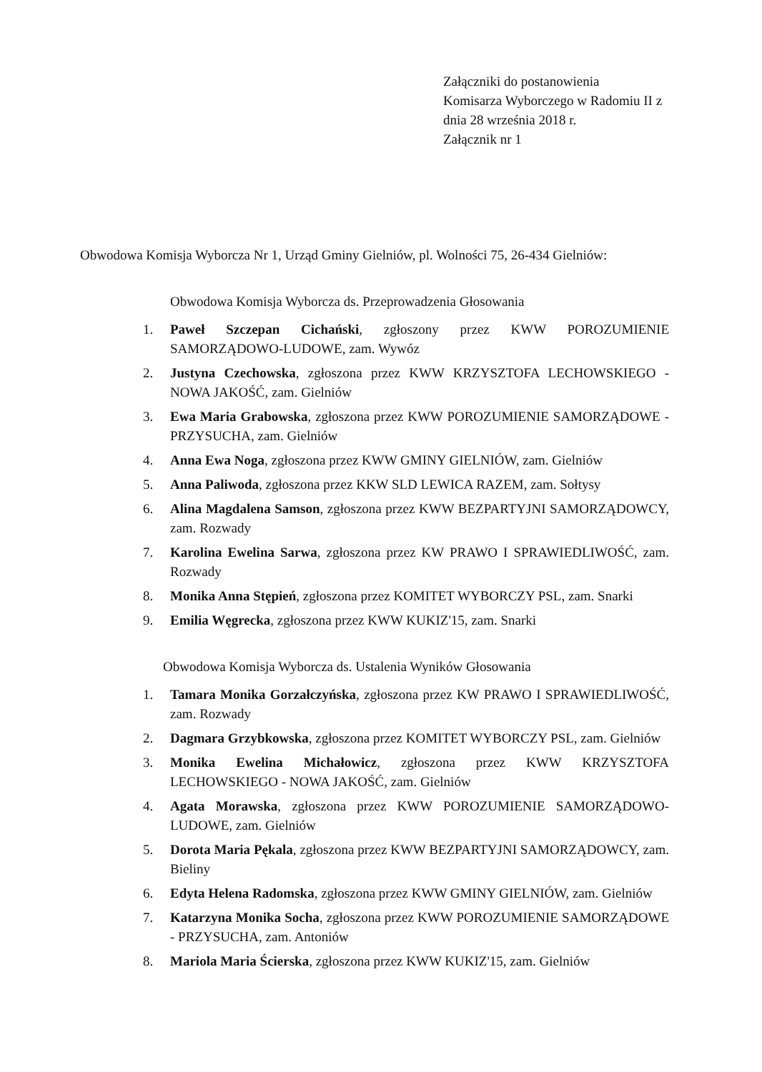Załączniki do postanowienia
Komisarza Wyborczego w Radomiu II z
dnia 28 września 2018 r.
Załącznik nr 1
Obwodowa Komisja Wyborcza Nr 1, Urząd Gminy Gielniów, pl. Wolności 75, 26-434 Gielniów:
Obwodowa Komisja Wyborcza ds. Przeprowadzenia Głosowania
1. Paweł Szczepan Cichański, zgłoszony przez KWW POROZUMIENIE SAMORZĄDOWO-LUDOWE, zam. Wywóz
2. Justyna Czechowska, zgłoszona przez KWW KRZYSZTOFA LECHOWSKIEGO - NOWA JAKOŚĆ, zam. Gielniów
3. Ewa Maria Grabowska, zgłoszona przez KWW POROZUMIENIE SAMORZĄDOWE - PRZYSUCHA, zam. Gielniów
4. Anna Ewa Noga, zgłoszona przez KWW GMINY GIELNIÓW, zam. Gielniów
5. Anna Paliwoda, zgłoszona przez KKW SLD LEWICA RAZEM, zam. Sołtysy
6. Alina Magdalena Samson, zgłoszona przez KWW BEZPARTYJNI SAMORZĄDOWCY, zam. Rozwady
7. Karolina Ewelina Sarwa, zgłoszona przez KW PRAWO I SPRAWIEDLIWOŚĆ, zam. Rozwady
8. Monika Anna Stępień, zgłoszona przez KOMITET WYBORCZY PSL, zam. Snarki
9. Emilia Węgrecka, zgłoszona przez KWW KUKIZ'15, zam. Snarki
Obwodowa Komisja Wyborcza ds. Ustalenia Wyników Głosowania
1. Tamara Monika Gorzałczyńska, zgłoszona przez KW PRAWO I SPRAWIEDLIWOŚĆ, zam. Rozwady
2. Dagmara Grzybkowska, zgłoszona przez KOMITET WYBORCZY PSL, zam. Gielniów
3. Monika Ewelina Michałowicz, zgłoszona przez KWW KRZYSZTOFA LECHOWSKIEGO - NOWA JAKOŚĆ, zam. Gielniów
4. Agata Morawska, zgłoszona przez KWW POROZUMIENIE SAMORZĄDOWO-LUDOWE, zam. Gielniów
5. Dorota Maria Pękala, zgłoszona przez KWW BEZPARTYJNI SAMORZĄDOWCY, zam. Bieliny
6. Edyta Helena Radomska, zgłoszona przez KWW GMINY GIELNIÓW, zam. Gielniów
7. Katarzyna Monika Socha, zgłoszona przez KWW POROZUMIENIE SAMORZĄDOWE - PRZYSUCHA, zam. Antoniów
8. Mariola Maria Ścierska, zgłoszona przez KWW KUKIZ'15, zam. Gielniów